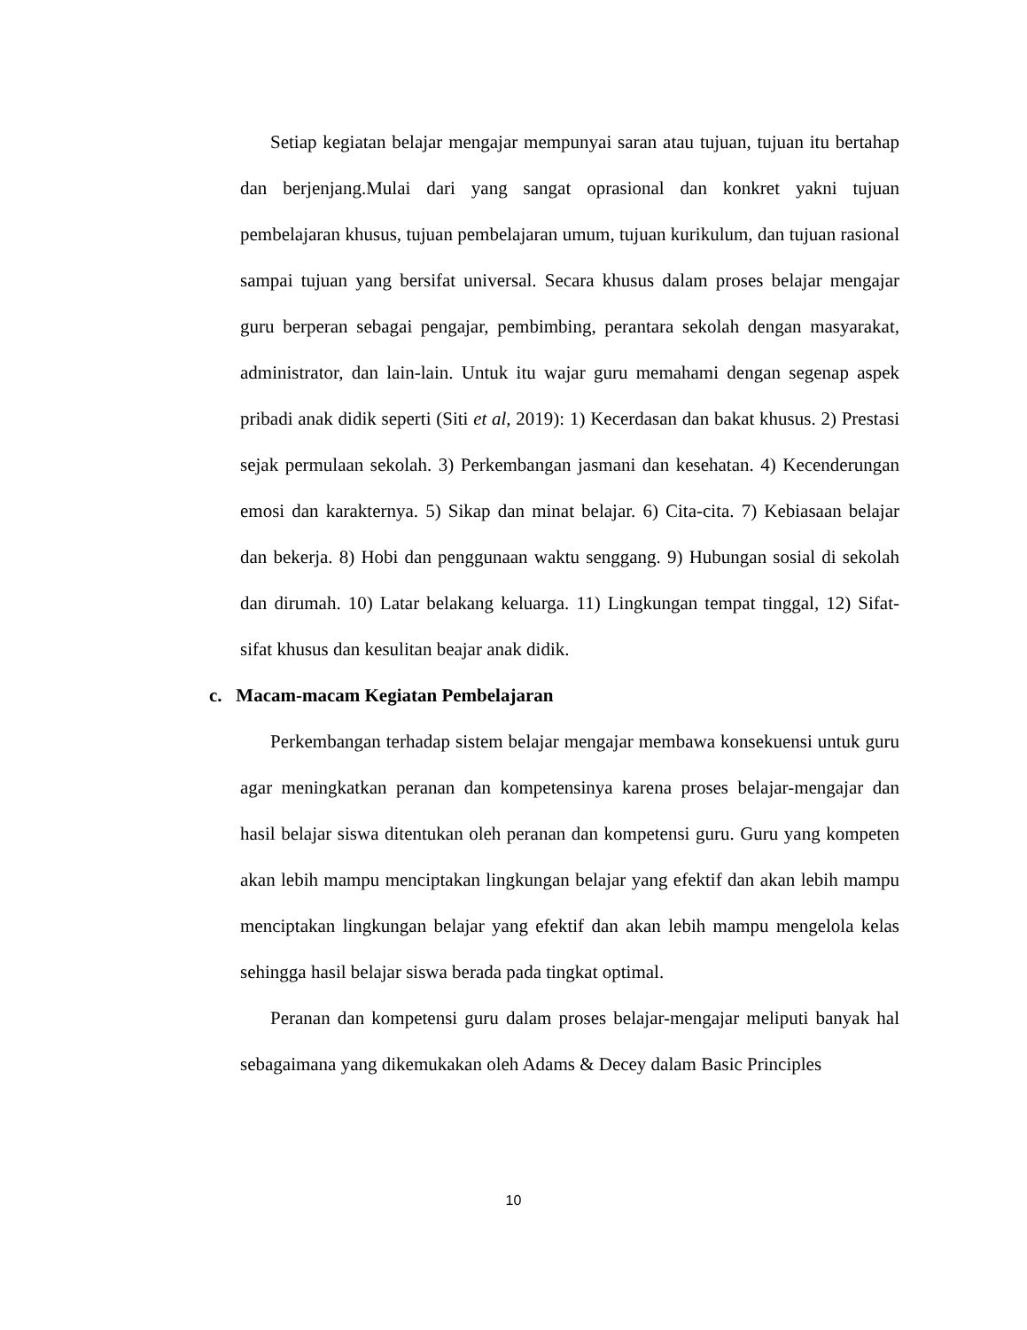Setiap kegiatan belajar mengajar mempunyai saran atau tujuan, tujuan itu bertahap dan berjenjang.Mulai dari yang sangat oprasional dan konkret yakni tujuan pembelajaran khusus, tujuan pembelajaran umum, tujuan kurikulum, dan tujuan rasional sampai tujuan yang bersifat universal. Secara khusus dalam proses belajar mengajar guru berperan sebagai pengajar, pembimbing, perantara sekolah dengan masyarakat, administrator, dan lain-lain. Untuk itu wajar guru memahami dengan segenap aspek pribadi anak didik seperti (Siti et al, 2019): 1) Kecerdasan dan bakat khusus. 2) Prestasi sejak permulaan sekolah. 3) Perkembangan jasmani dan kesehatan. 4) Kecenderungan emosi dan karakternya. 5) Sikap dan minat belajar. 6) Cita-cita. 7) Kebiasaan belajar dan bekerja. 8) Hobi dan penggunaan waktu senggang. 9) Hubungan sosial di sekolah dan dirumah. 10) Latar belakang keluarga. 11) Lingkungan tempat tinggal, 12) Sifat-sifat khusus dan kesulitan beajar anak didik.
c. Macam-macam Kegiatan Pembelajaran
Perkembangan terhadap sistem belajar mengajar membawa konsekuensi untuk guru agar meningkatkan peranan dan kompetensinya karena proses belajar-mengajar dan hasil belajar siswa ditentukan oleh peranan dan kompetensi guru. Guru yang kompeten akan lebih mampu menciptakan lingkungan belajar yang efektif dan akan lebih mampu menciptakan lingkungan belajar yang efektif dan akan lebih mampu mengelola kelas sehingga hasil belajar siswa berada pada tingkat optimal.
Peranan dan kompetensi guru dalam proses belajar-mengajar meliputi banyak hal sebagaimana yang dikemukakan oleh Adams & Decey dalam Basic Principles
10